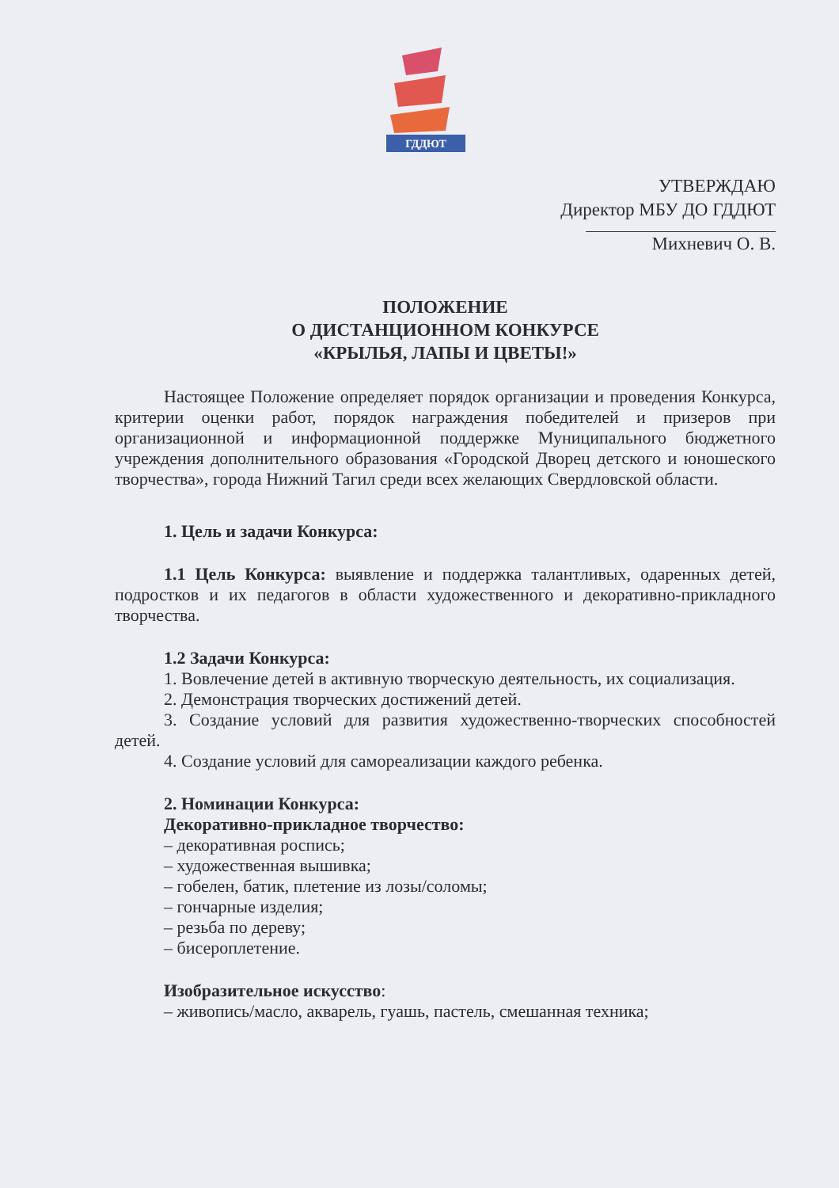ГДДЮТ
УТВЕРЖДАЮ
Директор МБУ ДО ГДДЮТ
Михневич О. В.
ПОЛОЖЕНИЕ
О ДИСТАНЦИОННОМ КОНКУРСЕ
«КРЫЛЬЯ, ЛАПЫ И ЦВЕТЫ!»
Настоящее Положение определяет порядок организации и проведения Конкурса, критерии оценки работ, порядок награждения победителей и призеров при организационной и информационной поддержке Муниципального бюджетного учреждения дополнительного образования «Городской Дворец детского и юношеского творчества», города Нижний Тагил среди всех желающих Свердловской области.
1. Цель и задачи Конкурса:
1.1 Цель Конкурса: выявление и поддержка талантливых, одаренных детей, подростков и их педагогов в области художественного и декоративно-прикладного творчества.
1.2 Задачи Конкурса:
1. Вовлечение детей в активную творческую деятельность, их социализация.
2. Демонстрация творческих достижений детей.
3. Создание условий для развития художественно-творческих способностей детей.
4. Создание условий для самореализации каждого ребенка.
2. Номинации Конкурса:
Декоративно-прикладное творчество:
– декоративная роспись;
– художественная вышивка;
– гобелен, батик, плетение из лозы/соломы;
– гончарные изделия;
– резьба по дереву;
– бисероплетение.
Изобразительное искусство:
– живопись/масло, акварель, гуашь, пастель, смешанная техника;